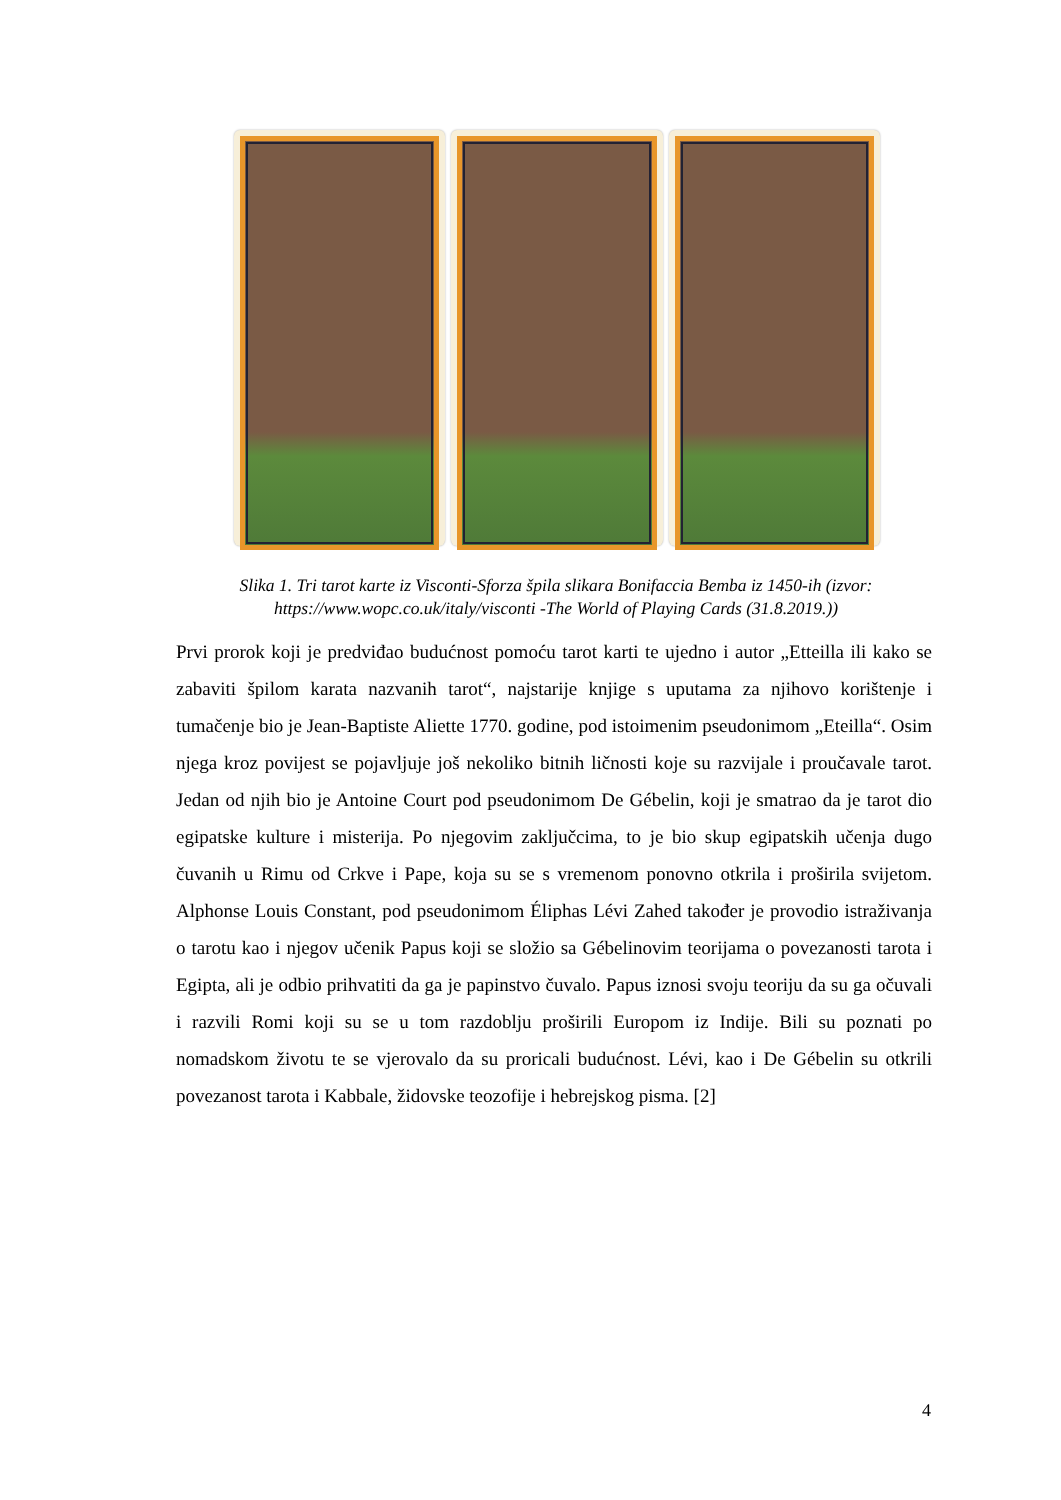Slika 1. Tri tarot karte iz Visconti-Sforza špila slikara Bonifaccia Bemba iz 1450-ih (izvor: https://www.wopc.co.uk/italy/visconti -The World of Playing Cards (31.8.2019.))
Prvi prorok koji je predviđao budućnost pomoću tarot karti te ujedno i autor „Etteilla ili kako se zabaviti špilom karata nazvanih tarot“, najstarije knjige s uputama za njihovo korištenje i tumačenje bio je Jean-Baptiste Aliette 1770. godine, pod istoimenim pseudonimom „Eteilla“. Osim njega kroz povijest se pojavljuje još nekoliko bitnih ličnosti koje su razvijale i proučavale tarot. Jedan od njih bio je Antoine Court pod pseudonimom De Gébelin, koji je smatrao da je tarot dio egipatske kulture i misterija. Po njegovim zaključcima, to je bio skup egipatskih učenja dugo čuvanih u Rimu od Crkve i Pape, koja su se s vremenom ponovno otkrila i proširila svijetom. Alphonse Louis Constant, pod pseudonimom Éliphas Lévi Zahed također je provodio istraživanja o tarotu kao i njegov učenik Papus koji se složio sa Gébelinovim teorijama o povezanosti tarota i Egipta, ali je odbio prihvatiti da ga je papinstvo čuvalo. Papus iznosi svoju teoriju da su ga očuvali i razvili Romi koji su se u tom razdoblju proširili Europom iz Indije. Bili su poznati po nomadskom životu te se vjerovalo da su proricali budućnost. Lévi, kao i De Gébelin su otkrili povezanost tarota i Kabbale, židovske teozofije i hebrejskog pisma. [2]
4